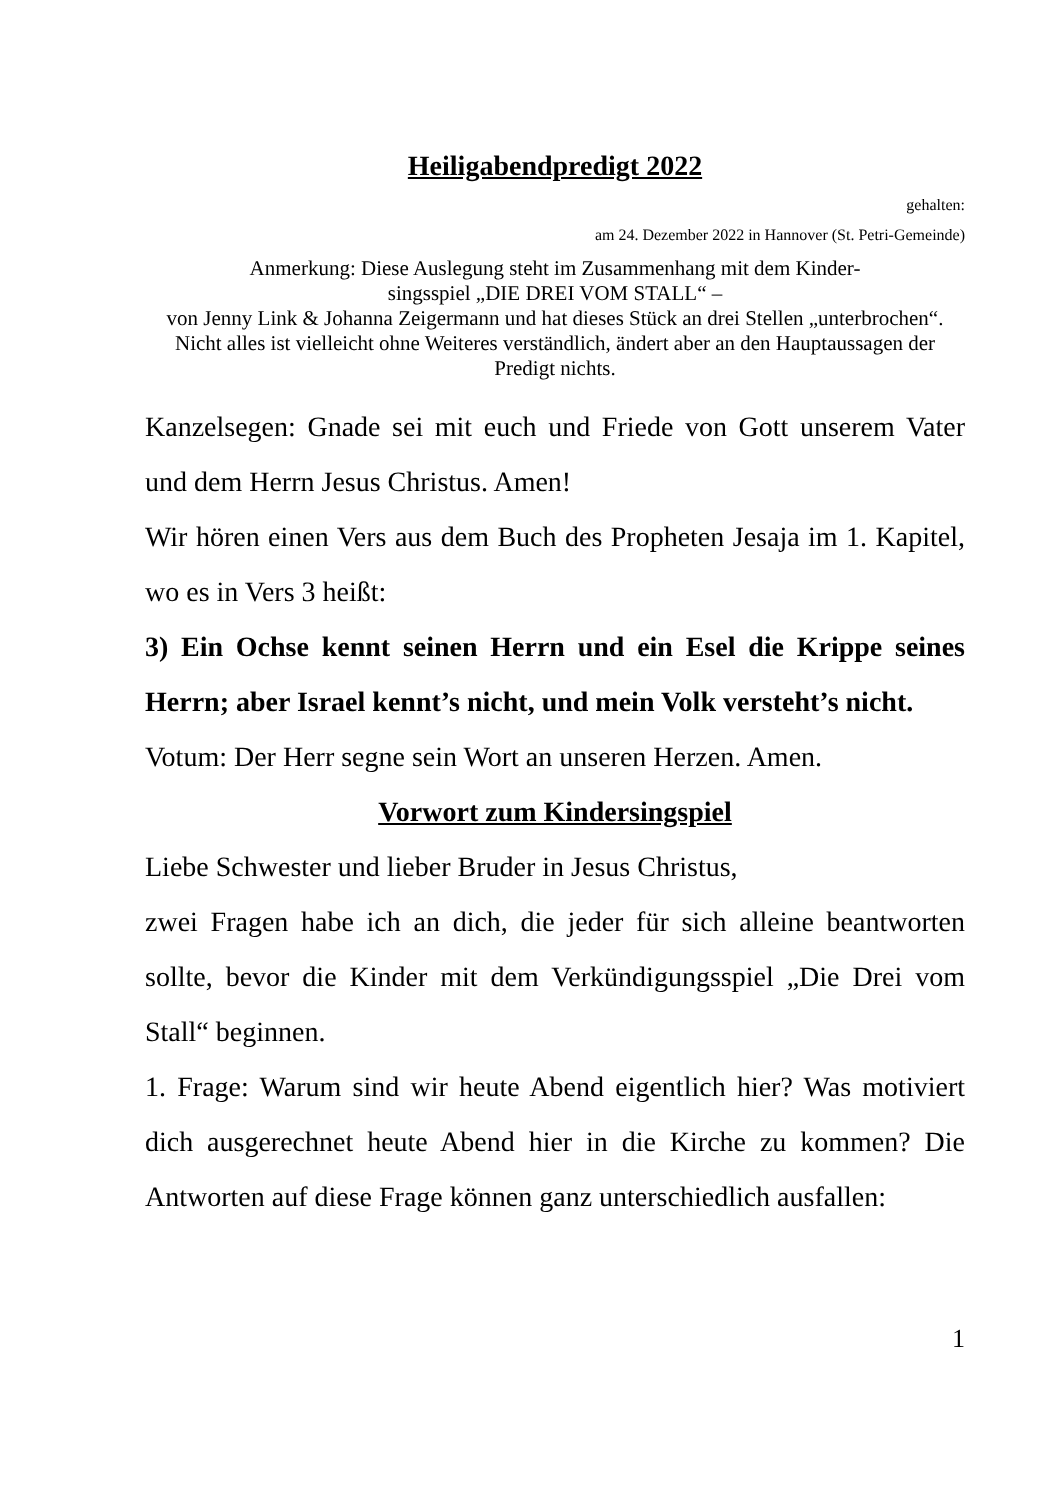Heiligabendpredigt 2022
gehalten:
am 24. Dezember 2022 in Hannover (St. Petri-Gemeinde)
Anmerkung: Diese Auslegung steht im Zusammenhang mit dem Kinder-
singsspiel „DIE DREI VOM STALL“ –
von Jenny Link & Johanna Zeigermann und hat dieses Stück an drei Stellen „unterbrochen“. Nicht alles ist vielleicht ohne Weiteres verständlich, ändert aber an den Hauptaussagen der Predigt nichts.
Kanzelsegen: Gnade sei mit euch und Friede von Gott unserem Vater und dem Herrn Jesus Christus. Amen!
Wir hören einen Vers aus dem Buch des Propheten Jesaja im 1. Kapitel, wo es in Vers 3 heißt:
3) Ein Ochse kennt seinen Herrn und ein Esel die Krippe seines Herrn; aber Israel kennt’s nicht, und mein Volk versteht’s nicht.
Votum: Der Herr segne sein Wort an unseren Herzen. Amen.
Vorwort zum Kindersingspiel
Liebe Schwester und lieber Bruder in Jesus Christus,
zwei Fragen habe ich an dich, die jeder für sich alleine beantworten sollte, bevor die Kinder mit dem Verkündigungsspiel „Die Drei vom Stall“ beginnen.
1. Frage: Warum sind wir heute Abend eigentlich hier? Was motiviert dich ausgerechnet heute Abend hier in die Kirche zu kommen? Die Antworten auf diese Frage können ganz unterschiedlich ausfallen:
1